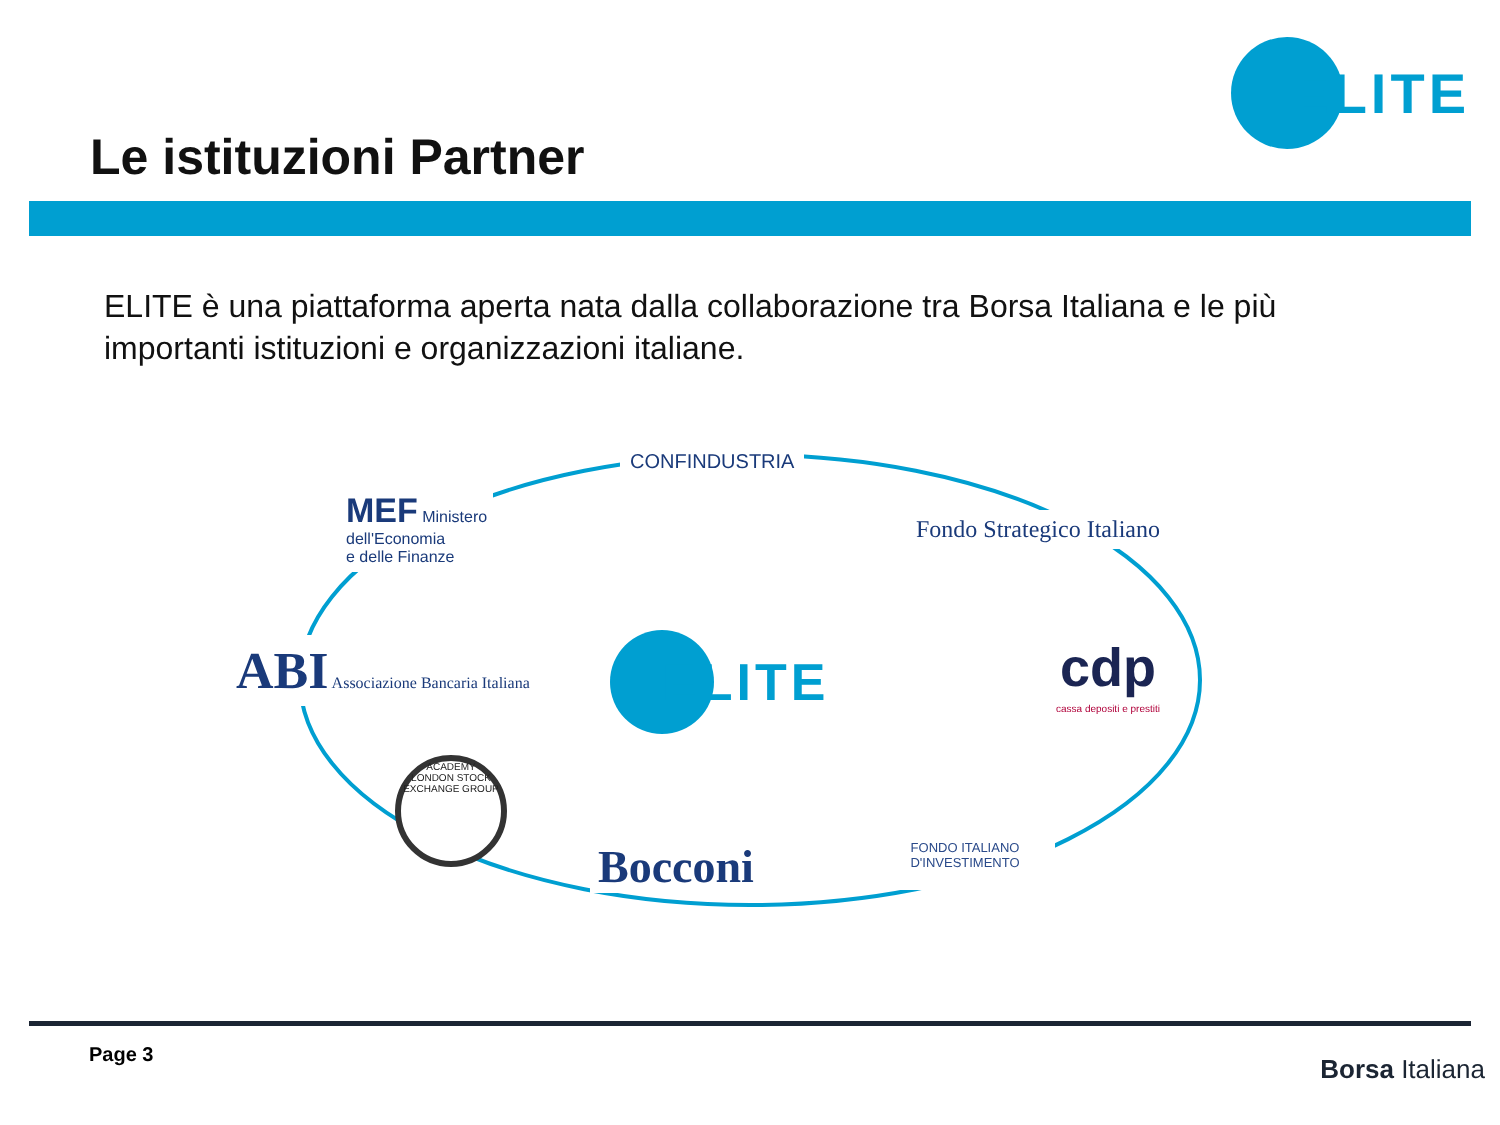Le istituzioni Partner
ELITE
ELITE è una piattaforma aperta nata dalla collaborazione tra Borsa Italiana e le più importanti istituzioni e organizzazioni italiane.
CONFINDUSTRIA
MEF Ministero
dell'Economia
e delle Finanze
Fondo Strategico Italiano
ABI Associazione Bancaria Italiana
ELITE
cdp
cassa depositi e prestiti
ACADEMY
LONDON STOCK EXCHANGE GROUP
Bocconi
FONDO ITALIANO
D'INVESTIMENTO
Page 3 Borsa Italiana